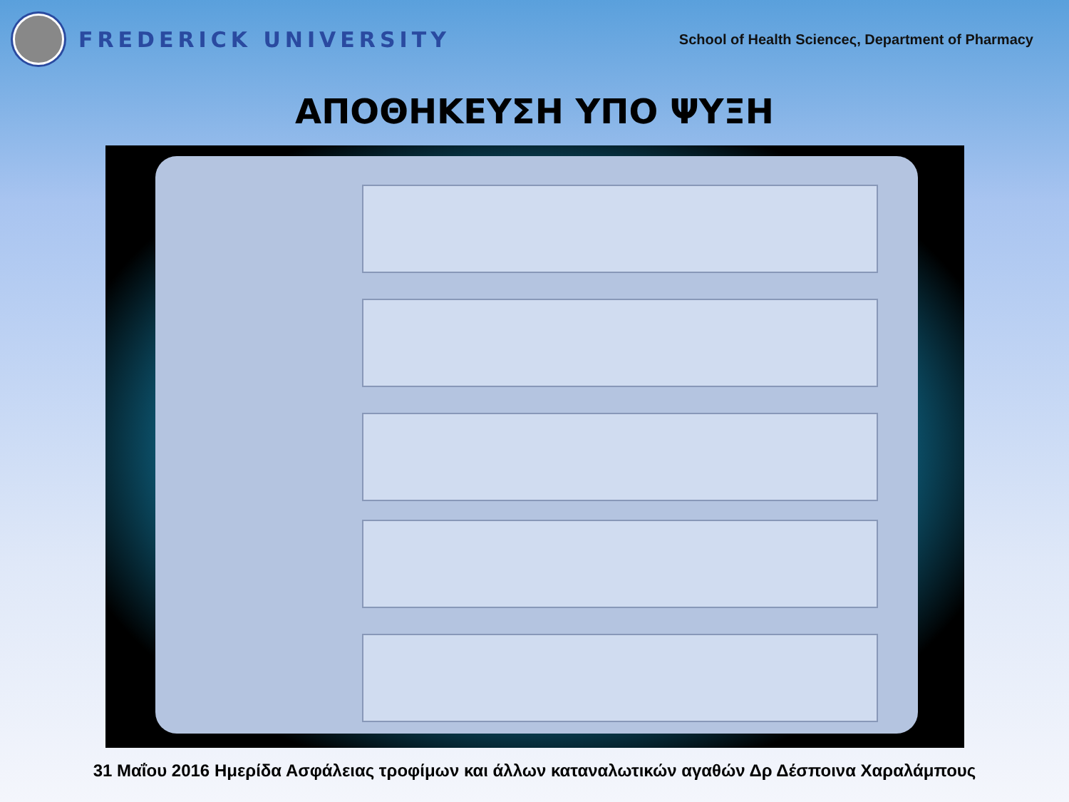FREDERICK UNIVERSITY
School of Health Scienceς, Department of Pharmacy
ΑΠΟΘΗΚΕΥΣΗ ΥΠΟ ΨΥΞΗ
31 Μαΐου 2016 Ημερίδα Ασφάλειας τροφίμων και άλλων καταναλωτικών αγαθών Δρ Δέσποινα Χαραλάμπους